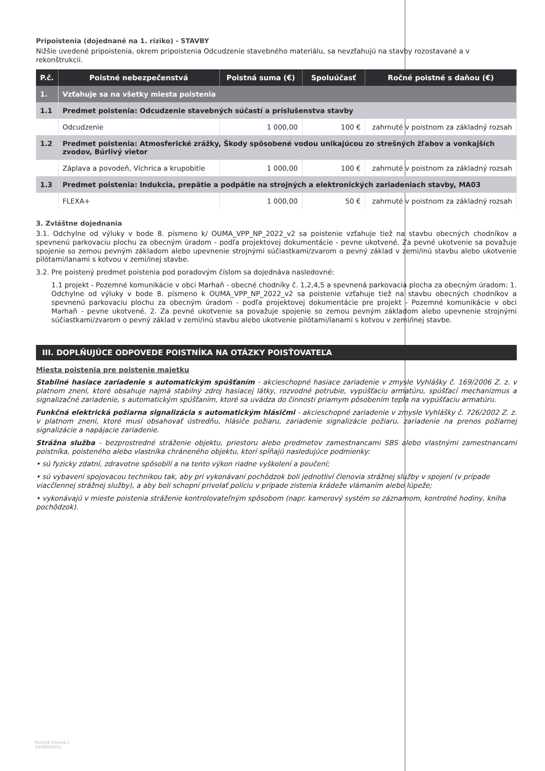Pripoistenia (dojednané na 1. riziko) - STAVBY
Nižšie uvedené pripoistenia, okrem pripoistenia Odcudzenie stavebného materiálu, sa nevzťahujú na stavby rozostavané a v rekonštrukcii.
| P.č. | Poistné nebezpečenstvá | Poistná suma (€) | Spoluúčasť | Ročné poistné s daňou (€) |
| --- | --- | --- | --- | --- |
| 1. | Vzťahuje sa na všetky miesta poistenia | | | |
| 1.1 | Predmet poistenia: Odcudzenie stavebných súčastí a príslušenstva stavby | | | |
| | Odcudzenie | 1 000,00 | 100 € | zahrnuté v poistnom za základný rozsah |
| 1.2 | Predmet poistenia: Atmosferické zrážky, Škody spôsobené vodou unikajúcou zo strešných žľabov a vonkajších zvodov, Búrlivý vietor | | | |
| | Záplava a povodeň, Víchrica a krupobitie | 1 000,00 | 100 € | zahrnuté v poistnom za základný rozsah |
| 1.3 | Predmet poistenia: Indukcia, prepätie a podpätie na strojných a elektronických zariadeniach stavby, MA03 | | | |
| | FLEXA+ | 1 000,00 | 50 € | zahrnuté v poistnom za základný rozsah |
3. Zvláštne dojednania
3.1. Odchylne od výluky v bode 8. písmeno k/ OUMA_VPP_NP_2022_v2 sa poistenie vzťahuje tiež na stavbu obecných chodníkov a spevnenú parkovaciu plochu za obecným úradom - podľa projektovej dokumentácie - pevne ukotvené. Za pevné ukotvenie sa považuje spojenie so zemou pevným základom alebo upevnenie strojnými súčiastkami/zvarom o pevný základ v zemi/inú stavbu alebo ukotvenie pilótami/lanami s kotvou v zemi/inej stavbe.
3.2. Pre poistený predmet poistenia pod poradovým číslom sa dojednáva nasledovné:
1.1 projekt - Pozemné komunikácie v obci Marhaň - obecné chodníky č. 1,2,4,5 a spevnená parkovacia plocha za obecným úradom: 1. Odchylne od výluky v bode 8. písmeno k OUMA_VPP_NP_2022_v2 sa poistenie vzťahuje tiež na stavbu obecných chodníkov a spevnenú parkovaciu plochu za obecným úradom - podľa projektovej dokumentácie pre projekt - Pozemné komunikácie v obci Marhaň - pevne ukotvené. 2. Za pevné ukotvenie sa považuje spojenie so zemou pevným základom alebo upevnenie strojnými súčiastkami/zvarom o pevný základ v zemi/inú stavbu alebo ukotvenie pilótami/lanami s kotvou v zemi/inej stavbe.
III. DOPLŇUJÚCE ODPOVEDE POISTNÍKA NA OTÁZKY POISŤOVATEĽA
Miesta poistenia pre poistenie majetku
Stabilné hasiace zariadenie s automatickým spúšťaním - akcieschopné hasiace zariadenie v zmysle Vyhlášky č. 169/2006 Z. z. v platnom znení, ktoré obsahuje najmä stabilný zdroj hasiacej látky, rozvodné potrubie, vypúšťaciu armatúru, spúšťací mechanizmus a signalizačné zariadenie, s automatickým spúšťaním, ktoré sa uvádza do činnosti priamym pôsobením tepla na vypúšťaciu armatúru.
Funkčná elektrická požiarna signalizácia s automatickým hlásičmi - akcieschopné zariadenie v zmysle Vyhlášky č. 726/2002 Z. z. v platnom znení, ktoré musí obsahovať ústredňu, hlásiče požiaru, zariadenie signalizácie požiaru, zariadenie na prenos požiarnej signalizácie a napájacie zariadenie.
Strážna služba - bezprostredné stráženie objektu, priestoru alebo predmetov zamestnancami SBS alebo vlastnými zamestnancami poistníka, poisteného alebo vlastníka chráneného objektu, ktorí spĺňajú nasledujúce podmienky:
• sú fyzicky zdatní, zdravotne spôsobilí a na tento výkon riadne vyškolení a poučení;
• sú vybavení spojovacou technikou tak, aby pri vykonávaní pochôdzok boli jednotliví členovia strážnej služby v spojení (v prípade viacčlennej strážnej služby), a aby boli schopní privolať políciu v prípade zistenia krádeže vlámaním alebo lúpeže;
• vykonávajú v mieste poistenia stráženie kontrolovateľným spôsobom (napr. kamerový systém so záznamom, kontrolné hodiny, kniha pochôdzok).
Poistná zmluva č.
2408862835